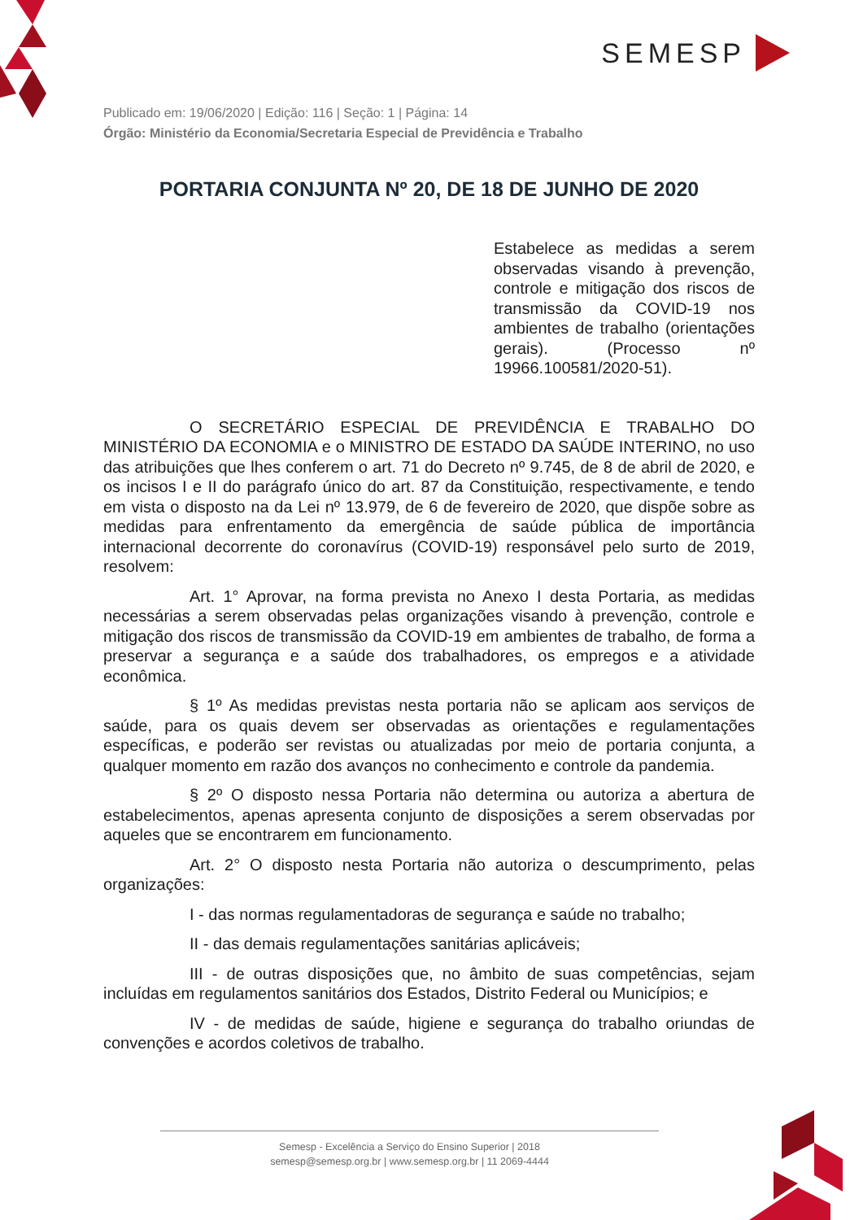SEMESP
Publicado em: 19/06/2020 | Edição: 116 | Seção: 1 | Página: 14
Órgão: Ministério da Economia/Secretaria Especial de Previdência e Trabalho
PORTARIA CONJUNTA Nº 20, DE 18 DE JUNHO DE 2020
Estabelece as medidas a serem observadas visando à prevenção, controle e mitigação dos riscos de transmissão da COVID-19 nos ambientes de trabalho (orientações gerais). (Processo nº 19966.100581/2020-51).
O SECRETÁRIO ESPECIAL DE PREVIDÊNCIA E TRABALHO DO MINISTÉRIO DA ECONOMIA e o MINISTRO DE ESTADO DA SAÚDE INTERINO, no uso das atribuições que lhes conferem o art. 71 do Decreto nº 9.745, de 8 de abril de 2020, e os incisos I e II do parágrafo único do art. 87 da Constituição, respectivamente, e tendo em vista o disposto na da Lei nº 13.979, de 6 de fevereiro de 2020, que dispõe sobre as medidas para enfrentamento da emergência de saúde pública de importância internacional decorrente do coronavírus (COVID-19) responsável pelo surto de 2019, resolvem:
Art. 1° Aprovar, na forma prevista no Anexo I desta Portaria, as medidas necessárias a serem observadas pelas organizações visando à prevenção, controle e mitigação dos riscos de transmissão da COVID-19 em ambientes de trabalho, de forma a preservar a segurança e a saúde dos trabalhadores, os empregos e a atividade econômica.
§ 1º As medidas previstas nesta portaria não se aplicam aos serviços de saúde, para os quais devem ser observadas as orientações e regulamentações específicas, e poderão ser revistas ou atualizadas por meio de portaria conjunta, a qualquer momento em razão dos avanços no conhecimento e controle da pandemia.
§ 2º O disposto nessa Portaria não determina ou autoriza a abertura de estabelecimentos, apenas apresenta conjunto de disposições a serem observadas por aqueles que se encontrarem em funcionamento.
Art. 2° O disposto nesta Portaria não autoriza o descumprimento, pelas organizações:
I - das normas regulamentadoras de segurança e saúde no trabalho;
II - das demais regulamentações sanitárias aplicáveis;
III - de outras disposições que, no âmbito de suas competências, sejam incluídas em regulamentos sanitários dos Estados, Distrito Federal ou Municípios; e
IV - de medidas de saúde, higiene e segurança do trabalho oriundas de convenções e acordos coletivos de trabalho.
Semesp - Excelência a Serviço do Ensino Superior | 2018
semesp@semesp.org.br | www.semesp.org.br | 11 2069-4444